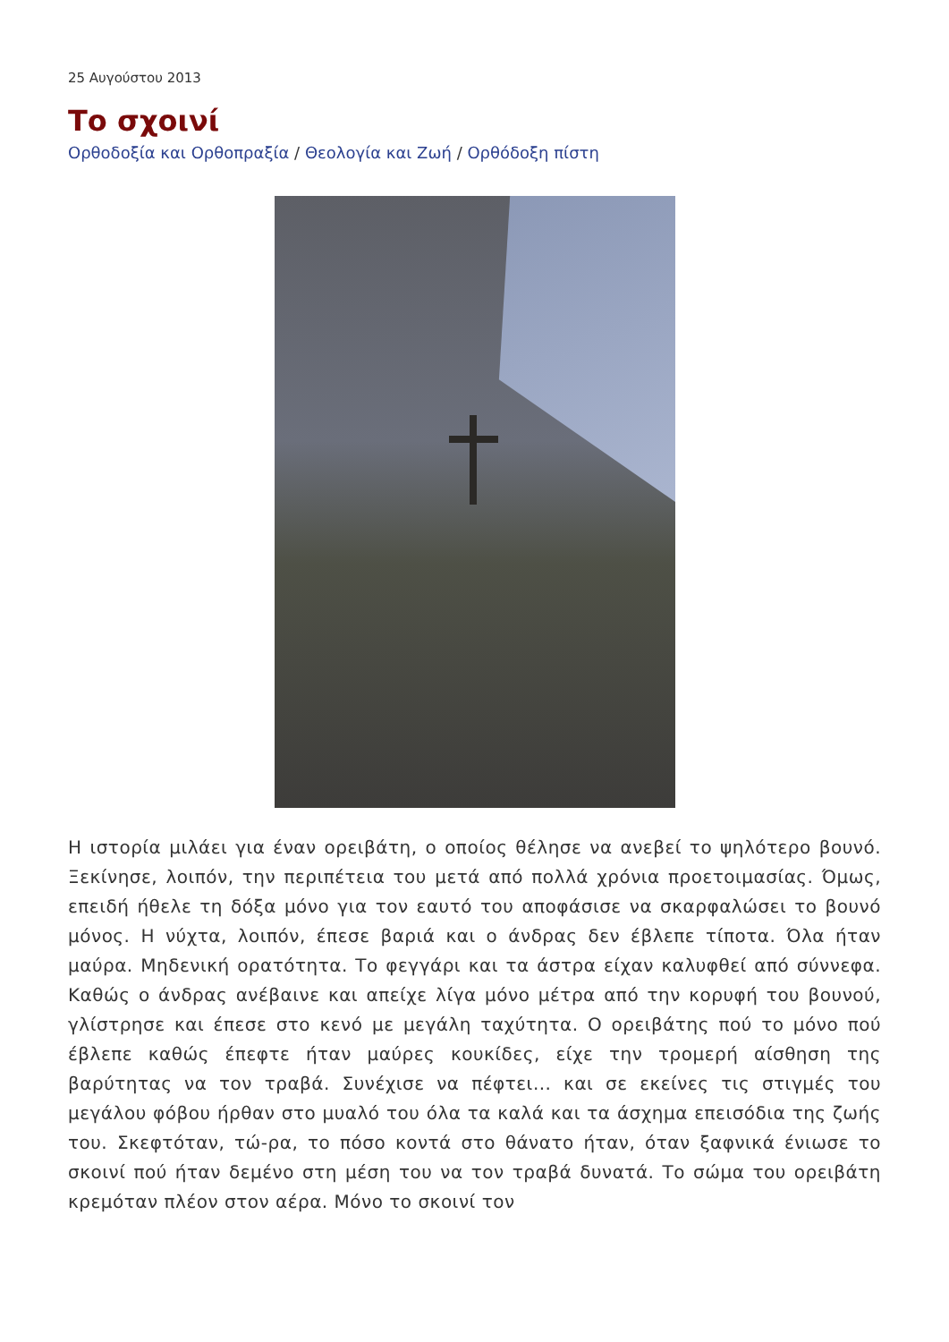25 Αυγούστου 2013
Το σχοινί
Ορθοδοξία και Ορθοπραξία / Θεολογία και Ζωή / Ορθόδοξη πίστη
Η ιστορία μιλάει για έναν ορειβάτη, ο οποίος θέλησε να ανεβεί το ψηλότερο βουνό. Ξεκίνησε, λοιπόν, την περιπέτεια του μετά από πολλά χρόνια προετοιμασίας. Όμως, επειδή ήθελε τη δόξα μόνο για τον εαυτό του αποφάσισε να σκαρφαλώσει το βουνό μόνος. Η νύχτα, λοιπόν, έπεσε βαριά και ο άνδρας δεν έβλεπε τίποτα. Όλα ήταν μαύρα. Μηδενική ορατότητα. Το φεγγάρι και τα άστρα είχαν καλυφθεί από σύννεφα. Καθώς ο άνδρας ανέβαινε και απείχε λίγα μόνο μέτρα από την κορυφή του βουνού, γλίστρησε και έπεσε στο κενό με μεγάλη ταχύτητα. Ο ορειβάτης πού το μόνο πού έβλεπε καθώς έπεφτε ήταν μαύρες κουκίδες, είχε την τρομερή αίσθηση της βαρύτητας να τον τραβά. Συνέχισε να πέφτει... και σε εκείνες τις στιγμές του μεγάλου φόβου ήρθαν στο μυαλό του όλα τα καλά και τα άσχημα επεισόδια της ζωής του. Σκεφτόταν, τώ-ρα, το πόσο κοντά στο θάνατο ήταν, όταν ξαφνικά ένιωσε το σκοινί πού ήταν δεμένο στη μέση του να τον τραβά δυνατά. Το σώμα του ορειβάτη κρεμόταν πλέον στον αέρα. Μόνο το σκοινί τον